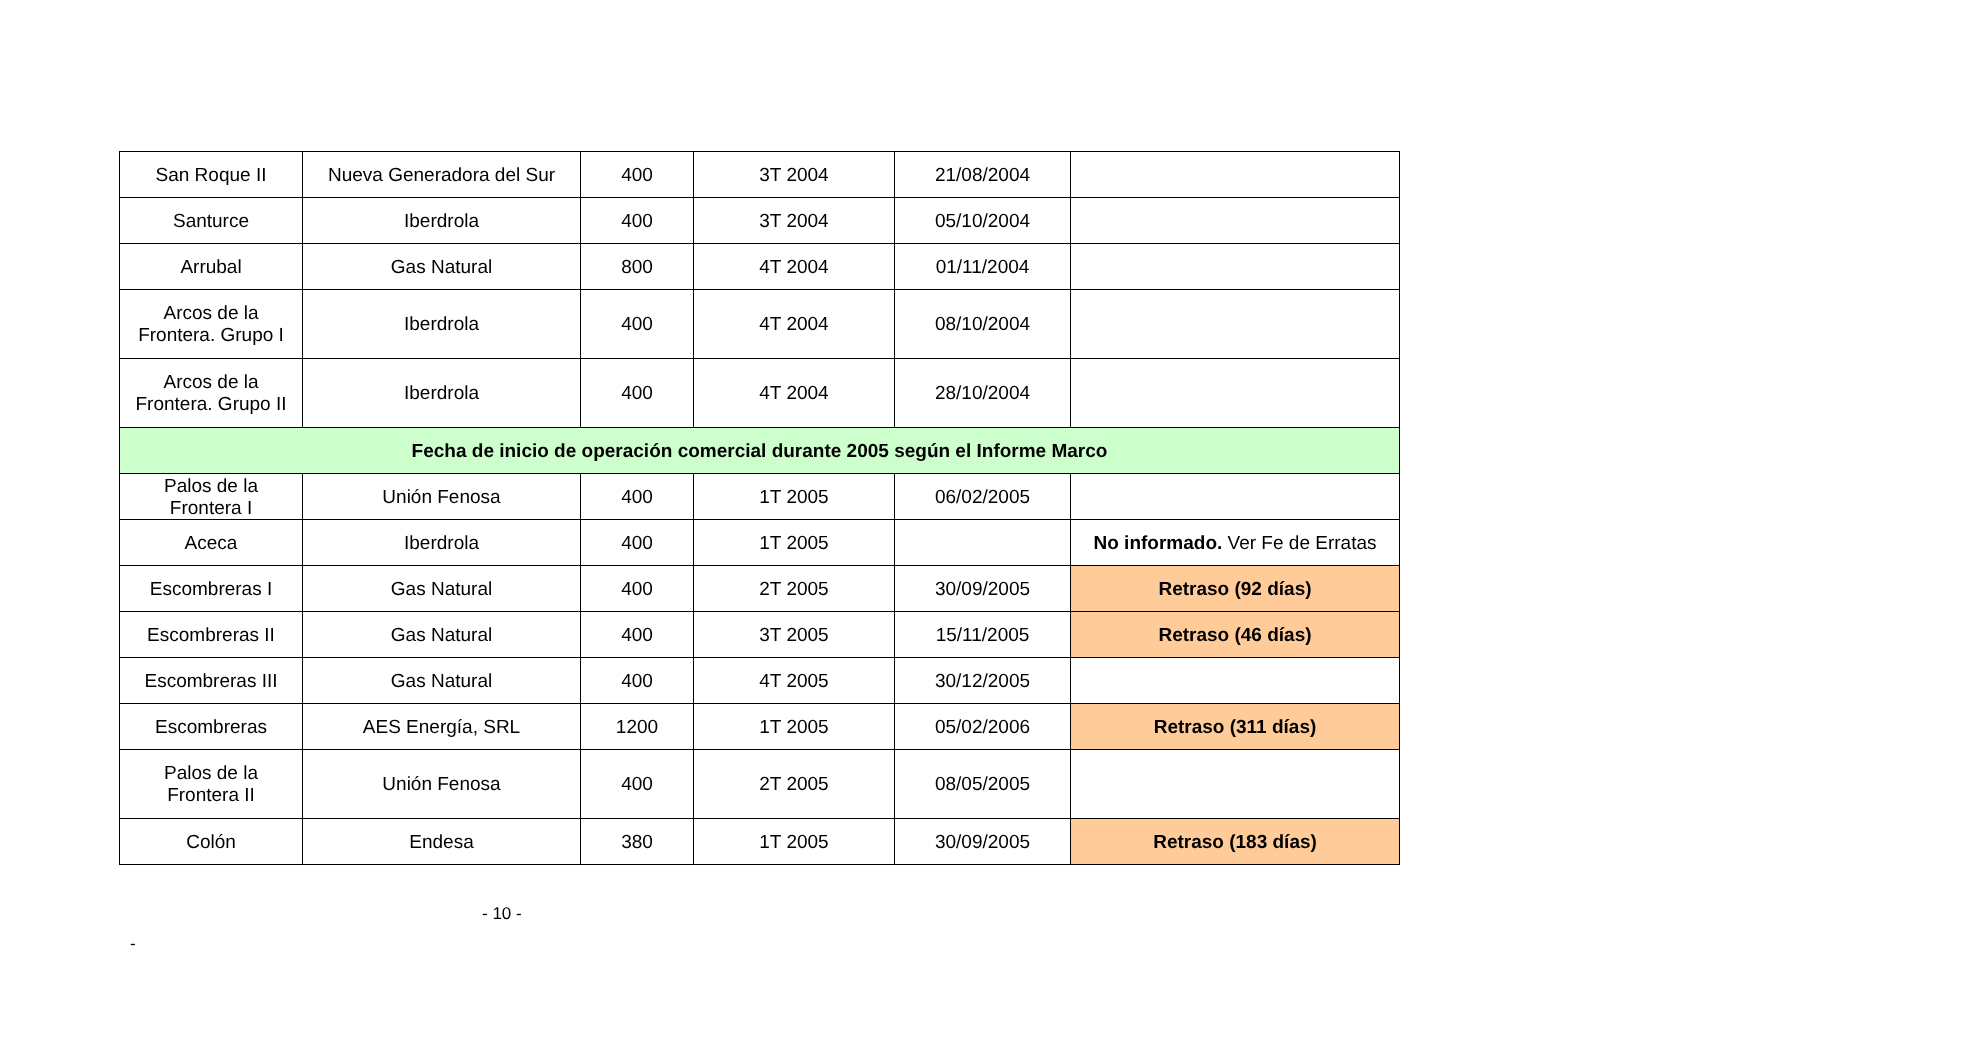| San Roque II | Nueva Generadora del Sur | 400 | 3T 2004 | 21/08/2004 | |
| Santurce | Iberdrola | 400 | 3T 2004 | 05/10/2004 | |
| Arrubal | Gas Natural | 800 | 4T 2004 | 01/11/2004 | |
| Arcos de la Frontera. Grupo I | Iberdrola | 400 | 4T 2004 | 08/10/2004 | |
| Arcos de la Frontera. Grupo II | Iberdrola | 400 | 4T 2004 | 28/10/2004 | |
| Fecha de inicio de operación comercial durante 2005 según el Informe Marco | | | | | |
| Palos de la Frontera I | Unión Fenosa | 400 | 1T 2005 | 06/02/2005 | |
| Aceca | Iberdrola | 400 | 1T 2005 | | No informado. Ver Fe de Erratas |
| Escombreras I | Gas Natural | 400 | 2T 2005 | 30/09/2005 | Retraso (92 días) |
| Escombreras II | Gas Natural | 400 | 3T 2005 | 15/11/2005 | Retraso (46 días) |
| Escombreras III | Gas Natural | 400 | 4T 2005 | 30/12/2005 | |
| Escombreras | AES Energía, SRL | 1200 | 1T 2005 | 05/02/2006 | Retraso (311 días) |
| Palos de la Frontera II | Unión Fenosa | 400 | 2T 2005 | 08/05/2005 | |
| Colón | Endesa | 380 | 1T 2005 | 30/09/2005 | Retraso (183 días) |
- 10 -
-